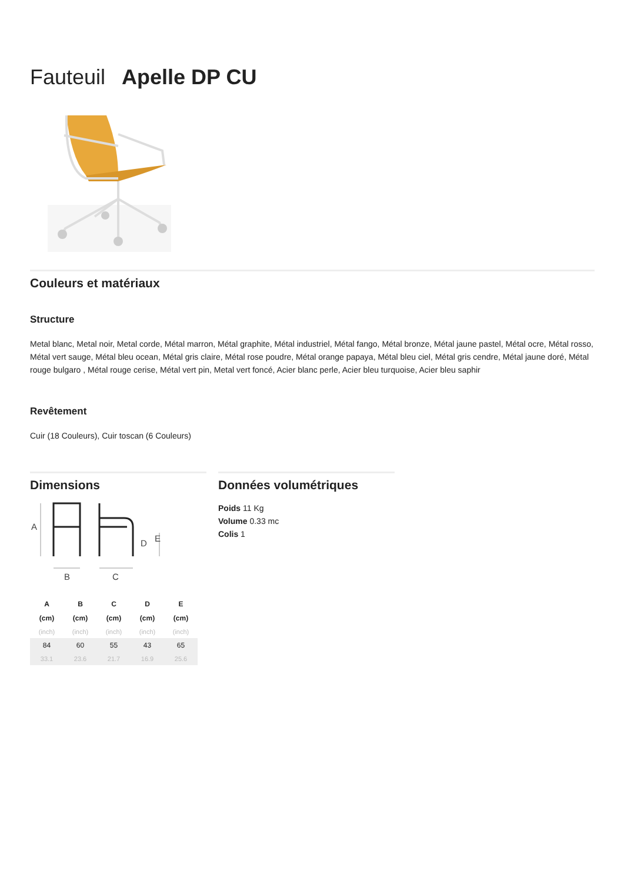Fauteuil Apelle DP CU
Couleurs et matériaux
Structure
Metal blanc, Metal noir, Metal corde, Métal marron, Métal graphite, Métal industriel, Métal fango, Métal bronze, Métal jaune pastel, Métal ocre, Métal rosso, Métal vert sauge, Métal bleu ocean, Métal gris claire, Métal rose poudre, Métal orange papaya, Métal bleu ciel, Métal gris cendre, Métal jaune doré, Métal rouge bulgaro , Métal rouge cerise, Métal vert pin, Metal vert foncé, Acier blanc perle, Acier bleu turquoise, Acier bleu saphir
Revêtement
Cuir (18 Couleurs), Cuir toscan (6 Couleurs)
Dimensions
A
B
C
D
E
| A | B | C | D | E |
| --- | --- | --- | --- | --- |
| (cm) | (cm) | (cm) | (cm) | (cm) |
| (inch) | (inch) | (inch) | (inch) | (inch) |
| 84 | 60 | 55 | 43 | 65 |
| 33.1 | 23.6 | 21.7 | 16.9 | 25.6 |
Données volumétriques
Poids 11 Kg
Volume 0.33 mc
Colis 1